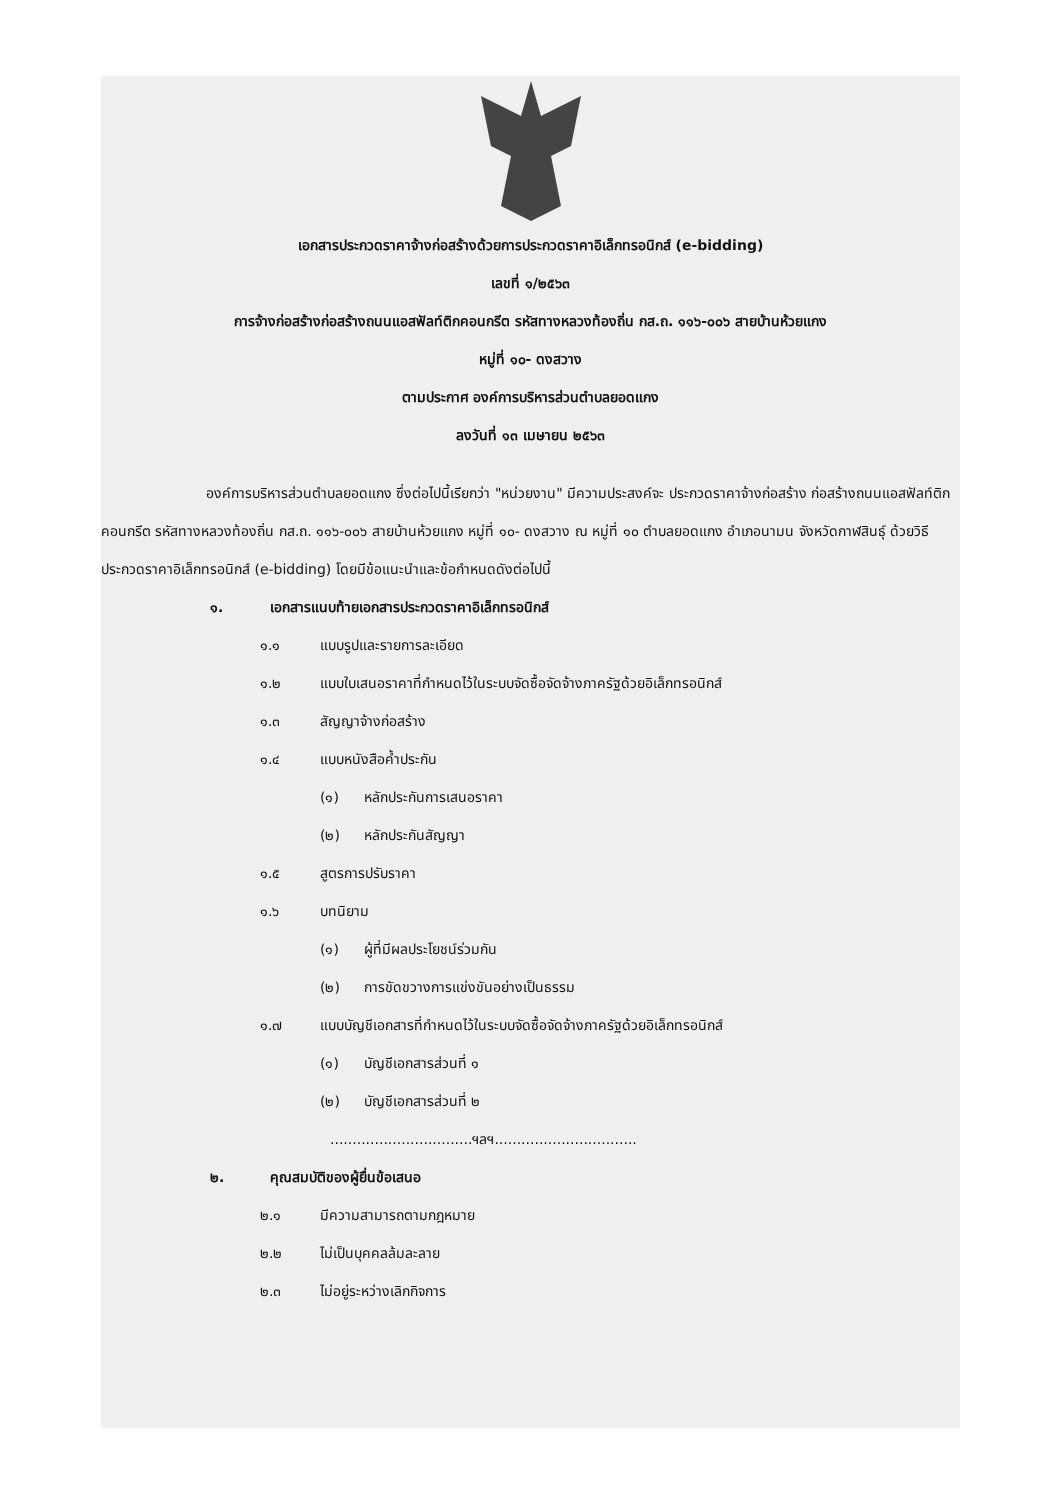เอกสารประกวดราคาจ้างก่อสร้างด้วยการประกวดราคาอิเล็กทรอนิกส์ (e-bidding)
เลขที่ ๑/๒๕๖๓
การจ้างก่อสร้างก่อสร้างถนนแอสฟัลท์ติกคอนกรีต รหัสทางหลวงท้องถิ่น กส.ถ. ๑๑๖-๐๐๖ สายบ้านห้วยแกง
หมู่ที่ ๑๐- ดงสวาง
ตามประกาศ องค์การบริหารส่วนตำบลยอดแกง
ลงวันที่ ๑๓ เมษายน ๒๕๖๓
องค์การบริหารส่วนตำบลยอดแกง ซึ่งต่อไปนี้เรียกว่า "หน่วยงาน" มีความประสงค์จะ ประกวดราคาจ้างก่อสร้าง ก่อสร้างถนนแอสฟัลท์ติกคอนกรีต รหัสทางหลวงท้องถิ่น กส.ถ. ๑๑๖-๐๐๖ สายบ้านห้วยแกง หมู่ที่ ๑๐- ดงสวาง ณ หมู่ที่ ๑๐ ตำบลยอดแกง อำเภอนามน จังหวัดกาฬสินธุ์ ด้วยวิธีประกวดราคาอิเล็กทรอนิกส์ (e-bidding) โดยมีข้อแนะนำและข้อกำหนดดังต่อไปนี้
๑. เอกสารแนบท้ายเอกสารประกวดราคาอิเล็กทรอนิกส์
๑.๑ แบบรูปและรายการละเอียด
๑.๒ แบบใบเสนอราคาที่กำหนดไว้ในระบบจัดซื้อจัดจ้างภาครัฐด้วยอิเล็กทรอนิกส์
๑.๓ สัญญาจ้างก่อสร้าง
๑.๔ แบบหนังสือค้ำประกัน
(๑) หลักประกันการเสนอราคา
(๒) หลักประกันสัญญา
๑.๕ สูตรการปรับราคา
๑.๖ บทนิยาม
(๑) ผู้ที่มีผลประโยชน์ร่วมกัน
(๒) การขัดขวางการแข่งขันอย่างเป็นธรรม
๑.๗ แบบบัญชีเอกสารที่กำหนดไว้ในระบบจัดซื้อจัดจ้างภาครัฐด้วยอิเล็กทรอนิกส์
(๑) บัญชีเอกสารส่วนที่ ๑
(๒) บัญชีเอกสารส่วนที่ ๒
................................ฯลฯ................................
๒. คุณสมบัติของผู้ยื่นข้อเสนอ
๒.๑ มีความสามารถตามกฎหมาย
๒.๒ ไม่เป็นบุคคลล้มละลาย
๒.๓ ไม่อยู่ระหว่างเลิกกิจการ